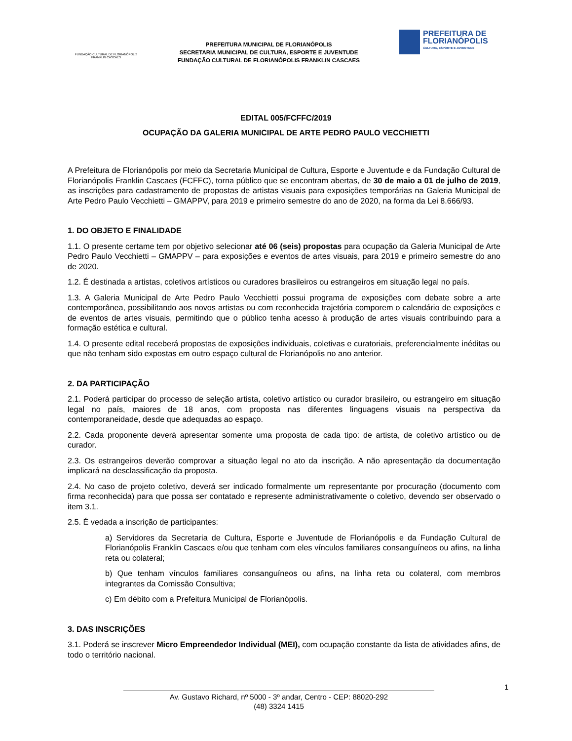FUNDAÇÃO CULTURAL DE FLORIANÓPOLIS
FRANKLIN CASCAES
PREFEITURA MUNICIPAL DE FLORIANÓPOLIS
SECRETARIA MUNICIPAL DE CULTURA, ESPORTE E JUVENTUDE
FUNDAÇÃO CULTURAL DE FLORIANÓPOLIS FRANKLIN CASCAES
PREFEITURA DE
FLORIANÓPOLIS
CULTURA, ESPORTE E JUVENTUDE
EDITAL 005/FCFFC/2019
OCUPAÇÃO DA GALERIA MUNICIPAL DE ARTE PEDRO PAULO VECCHIETTI
A Prefeitura de Florianópolis por meio da Secretaria Municipal de Cultura, Esporte e Juventude e da Fundação Cultural de Florianópolis Franklin Cascaes (FCFFC), torna público que se encontram abertas, de 30 de maio a 01 de julho de 2019, as inscrições para cadastramento de propostas de artistas visuais para exposições temporárias na Galeria Municipal de Arte Pedro Paulo Vecchietti – GMAPPV, para 2019 e primeiro semestre do ano de 2020, na forma da Lei 8.666/93.
1. DO OBJETO E FINALIDADE
1.1. O presente certame tem por objetivo selecionar até 06 (seis) propostas para ocupação da Galeria Municipal de Arte Pedro Paulo Vecchietti – GMAPPV – para exposições e eventos de artes visuais, para 2019 e primeiro semestre do ano de 2020.
1.2. É destinada a artistas, coletivos artísticos ou curadores brasileiros ou estrangeiros em situação legal no país.
1.3. A Galeria Municipal de Arte Pedro Paulo Vecchietti possui programa de exposições com debate sobre a arte contemporânea, possibilitando aos novos artistas ou com reconhecida trajetória comporem o calendário de exposições e de eventos de artes visuais, permitindo que o público tenha acesso à produção de artes visuais contribuindo para a formação estética e cultural.
1.4. O presente edital receberá propostas de exposições individuais, coletivas e curatoriais, preferencialmente inéditas ou que não tenham sido expostas em outro espaço cultural de Florianópolis no ano anterior.
2. DA PARTICIPAÇÃO
2.1. Poderá participar do processo de seleção artista, coletivo artístico ou curador brasileiro, ou estrangeiro em situação legal no país, maiores de 18 anos, com proposta nas diferentes linguagens visuais na perspectiva da contemporaneidade, desde que adequadas ao espaço.
2.2. Cada proponente deverá apresentar somente uma proposta de cada tipo: de artista, de coletivo artístico ou de curador.
2.3. Os estrangeiros deverão comprovar a situação legal no ato da inscrição. A não apresentação da documentação implicará na desclassificação da proposta.
2.4. No caso de projeto coletivo, deverá ser indicado formalmente um representante por procuração (documento com firma reconhecida) para que possa ser contatado e represente administrativamente o coletivo, devendo ser observado o item 3.1.
2.5. É vedada a inscrição de participantes:
a) Servidores da Secretaria de Cultura, Esporte e Juventude de Florianópolis e da Fundação Cultural de Florianópolis Franklin Cascaes e/ou que tenham com eles vínculos familiares consanguíneos ou afins, na linha reta ou colateral;
b) Que tenham vínculos familiares consanguíneos ou afins, na linha reta ou colateral, com membros integrantes da Comissão Consultiva;
c) Em débito com a Prefeitura Municipal de Florianópolis.
3. DAS INSCRIÇÕES
3.1. Poderá se inscrever Micro Empreendedor Individual (MEI), com ocupação constante da lista de atividades afins, de todo o território nacional.
1
Av. Gustavo Richard, nº 5000 - 3º andar, Centro - CEP: 88020-292
(48) 3324 1415